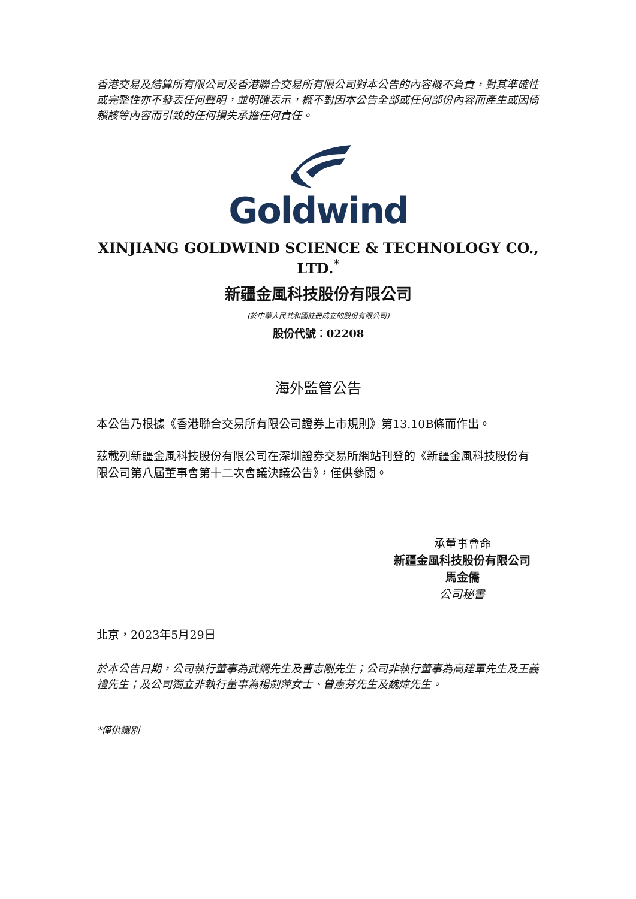香港交易及結算所有限公司及香港聯合交易所有限公司對本公告的內容概不負責，對其準確性或完整性亦不發表任何聲明，並明確表示，概不對因本公告全部或任何部份內容而產生或因倚賴該等內容而引致的任何損失承擔任何責任。
Goldwind
XINJIANG GOLDWIND SCIENCE & TECHNOLOGY CO., LTD.<sup>*</sup>
新疆金風科技股份有限公司
(於中華人民共和國註冊成立的股份有限公司)
股份代號：02208
海外監管公告
本公告乃根據《香港聯合交易所有限公司證券上市規則》第13.10B條而作出。
茲載列新疆金風科技股份有限公司在深圳證券交易所網站刊登的《新疆金風科技股份有限公司第八屆董事會第十二次會議決議公告》，僅供參閱。
承董事會命
新疆金風科技股份有限公司
馬金儒
公司秘書
北京，2023年5月29日
於本公告日期，公司執行董事為武鋼先生及曹志剛先生；公司非執行董事為高建軍先生及王義禮先生；及公司獨立非執行董事為楊劍萍女士、曾憲芬先生及魏煒先生。
*僅供識別